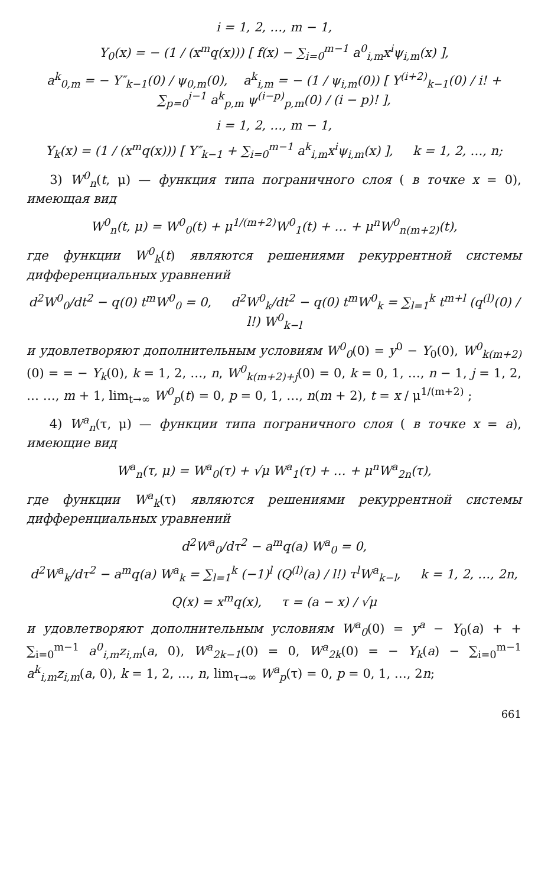i = 1, 2, …, m − 1,
Y<sub>0</sub>(x) = − (1 / (x<sup>m</sup>q(x))) [ f(x) − ∑<sub>i=0</sub><sup>m−1</sup> a<sup>0</sup><sub>i,m</sub>x<sup>i</sup>ψ<sub>i,m</sub>(x) ],
a<sup>k</sup><sub>0,m</sub> = − Y″<sub>k−1</sub>(0) / ψ<sub>0,m</sub>(0), a<sup>k</sup><sub>i,m</sub> = − (1 / ψ<sub>i,m</sub>(0)) [ Y<sup>(i+2)</sup><sub>k−1</sub>(0) / i! + ∑<sub>p=0</sub><sup>i−1</sup> a<sup>k</sup><sub>p,m</sub> ψ<sup>(i−p)</sup><sub>p,m</sub>(0) / (i − p)! ],
i = 1, 2, …, m − 1,
Y<sub>k</sub>(x) = (1 / (x<sup>m</sup>q(x))) [ Y″<sub>k−1</sub> + ∑<sub>i=0</sub><sup>m−1</sup> a<sup>k</sup><sub>i,m</sub>x<sup>i</sup>ψ<sub>i,m</sub>(x) ], k = 1, 2, …, n;
3) W<sup>0</sup><sub>n</sub>(t, μ) — функция типа пограничного слоя ( в точке x = 0), имеющая вид
W<sup>0</sup><sub>n</sub>(t, μ) = W<sup>0</sup><sub>0</sub>(t) + μ<sup>1/(m+2)</sup>W<sup>0</sup><sub>1</sub>(t) + … + μ<sup>n</sup>W<sup>0</sup><sub>n(m+2)</sub>(t),
где функции W<sup>0</sup><sub>k</sub>(t) являются решениями рекуррентной системы дифференциальных уравнений
d<sup>2</sup>W<sup>0</sup><sub>0</sub>/dt<sup>2</sup> − q(0) t<sup>m</sup>W<sup>0</sup><sub>0</sub> = 0, d<sup>2</sup>W<sup>0</sup><sub>k</sub>/dt<sup>2</sup> − q(0) t<sup>m</sup>W<sup>0</sup><sub>k</sub> = ∑<sub>l=1</sub><sup>k</sup> t<sup>m+l</sup> (q<sup>(l)</sup>(0) / l!) W<sup>0</sup><sub>k−l</sub>
и удовлетворяют дополнительным условиям W<sup>0</sup><sub>0</sub>(0) = y<sup>0</sup> − Y<sub>0</sub>(0), W<sup>0</sup><sub>k(m+2)</sub>(0) = = − Y<sub>k</sub>(0), k = 1, 2, …, n, W<sup>0</sup><sub>k(m+2)+j</sub>(0) = 0, k = 0, 1, …, n − 1, j = 1, 2, … …, m + 1, lim<sub>t→∞</sub> W<sup>0</sup><sub>p</sub>(t) = 0, p = 0, 1, …, n(m + 2), t = x / μ<sup>1/(m+2)</sup> ;
4) W<sup>a</sup><sub>n</sub>(τ, μ) — функции типа пограничного слоя ( в точке x = a), имеющие вид
W<sup>a</sup><sub>n</sub>(τ, μ) = W<sup>a</sup><sub>0</sub>(τ) + √μ W<sup>a</sup><sub>1</sub>(τ) + … + μ<sup>n</sup>W<sup>a</sup><sub>2n</sub>(τ),
где функции W<sup>a</sup><sub>k</sub>(τ) являются решениями рекуррентной системы дифференциальных уравнений
d<sup>2</sup>W<sup>a</sup><sub>0</sub>/dτ<sup>2</sup> − a<sup>m</sup>q(a) W<sup>a</sup><sub>0</sub> = 0,
d<sup>2</sup>W<sup>a</sup><sub>k</sub>/dτ<sup>2</sup> − a<sup>m</sup>q(a) W<sup>a</sup><sub>k</sub> = ∑<sub>l=1</sub><sup>k</sup> (−1)<sup>l</sup> (Q<sup>(l)</sup>(a) / l!) τ<sup>l</sup>W<sup>a</sup><sub>k−l</sub>, k = 1, 2, …, 2n,
Q(x) = x<sup>m</sup>q(x), τ = (a − x) / √μ
и удовлетворяют дополнительным условиям W<sup>a</sup><sub>0</sub>(0) = y<sup>a</sup> − Y<sub>0</sub>(a) + + ∑<sub>i=0</sub><sup>m−1</sup> a<sup>0</sup><sub>i,m</sub>z<sub>i,m</sub>(a, 0), W<sup>a</sup><sub>2k−1</sub>(0) = 0, W<sup>a</sup><sub>2k</sub>(0) = − Y<sub>k</sub>(a) − ∑<sub>i=0</sub><sup>m−1</sup> a<sup>k</sup><sub>i,m</sub>z<sub>i,m</sub>(a, 0), k = 1, 2, …, n, lim<sub>τ→∞</sub> W<sup>a</sup><sub>p</sub>(τ) = 0, p = 0, 1, …, 2n;
661